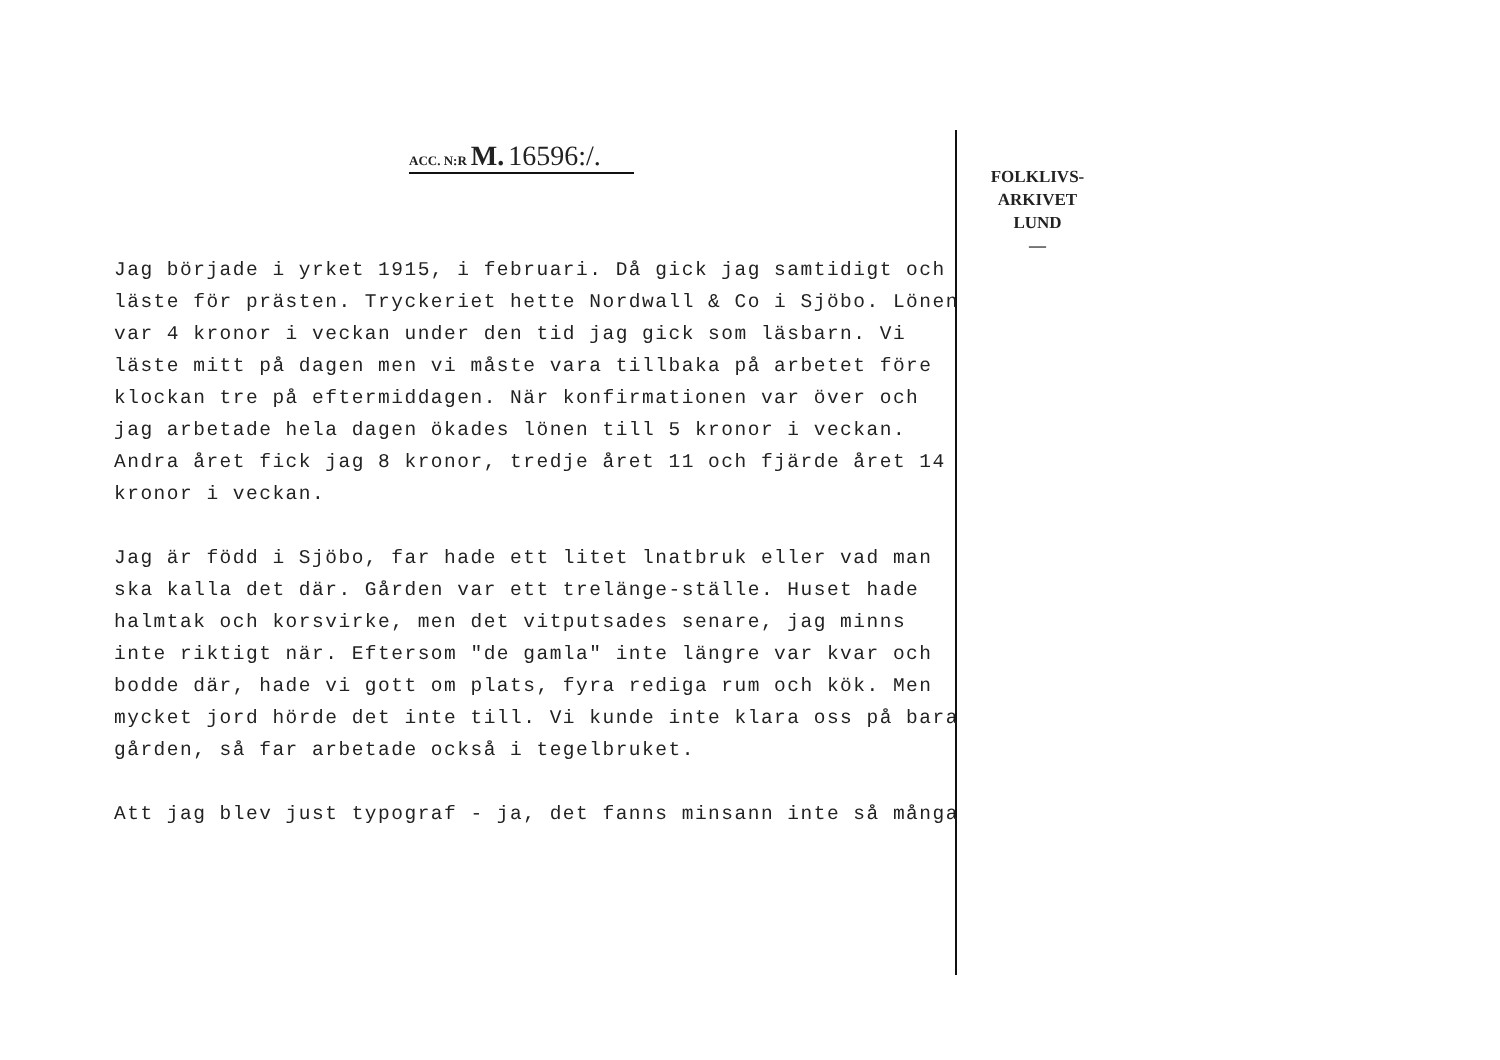ACC. N:R M. 16596:/.
Jag började i yrket 1915, i februari. Då gick jag samtidigt och läste för prästen. Tryckeriet hette Nordwall & Co i Sjöbo. Lönen var 4 kronor i veckan under den tid jag gick som läsbarn. Vi läste mitt på dagen men vi måste vara tillbaka på arbetet före klockan tre på eftermiddagen. När konfirmationen var över och jag arbetade hela dagen ökades lönen till 5 kronor i veckan. Andra året fick jag 8 kronor, tredje året 11 och fjärde året 14 kronor i veckan.
Jag är född i Sjöbo, far hade ett litet lnatbruk eller vad man ska kalla det där. Gården var ett trelänge-ställe. Huset hade halmtak och korsvirke, men det vitputsades senare, jag minns inte riktigt när. Eftersom "de gamla" inte längre var kvar och bodde där, hade vi gott om plats, fyra rediga rum och kök. Men mycket jord hörde det inte till. Vi kunde inte klara oss på bara gården, så far arbetade också i tegelbruket.
Att jag blev just typograf - ja, det fanns minsann inte så många
FOLKLIVS-
ARKIVET
LUND
—